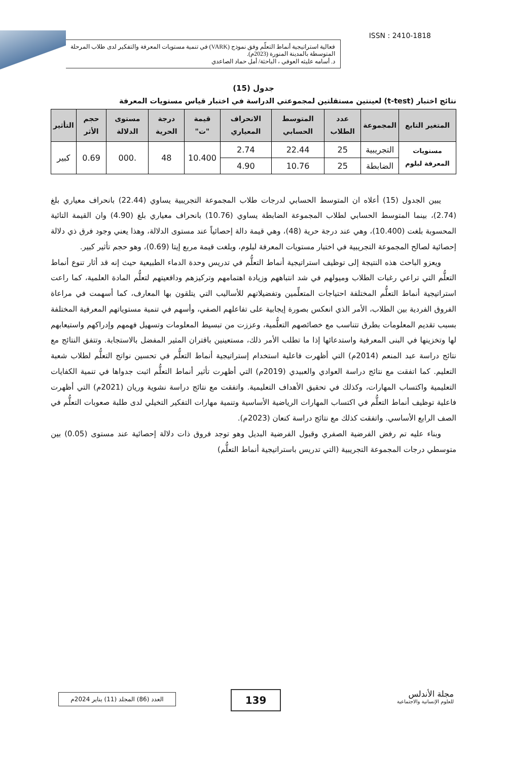فعالية استراتيجية أنماط التعلّم وفق نموذج (VARK) في تنمية مستويات المعرفة والتفكير لدى طلاب المرحلة المتوسطة بالمدينة المنورة (2023م).
د. أسامه عليثه العوفي ، الباحثة/ أمل حماد الصاعدي
ISSN : 2410-1818
جدول (15)
نتائج اختبار (t-test) لعينتين مستقلتين لمجموعتي الدراسة في اختبار قياس مستويات المعرفة
| المتغير التابع | المجموعة | عدد الطلاب | المتوسط الحسابي | الانحراف المعياري | قيمة "ت" | درجة الحرية | مستوى الدلالة | حجم الأثر | التأثير |
| --- | --- | --- | --- | --- | --- | --- | --- | --- | --- |
| مستويات المعرفة لبلوم | التجريبية | 25 | 22.44 | 2.74 | 10.400 | 48 | .000 | 0.69 | كبير |
| | الضابطة | 25 | 10.76 | 4.90 | | | | | |
يبين الجدول (15) أعلاه ان المتوسط الحسابي لدرجات طلاب المجموعة التجريبية يساوي (22.44) بانحراف معياري بلغ (2.74)، بينما المتوسط الحسابي لطلاب المجموعة الضابطة يساوي (10.76) بانحراف معياري بلغ (4.90) وان القيمة التائية المحسوبة بلغت (10.400)، وهي عند درجة حرية (48)، وهي قيمة دالة إحصائياً عند مستوى الدلالة، وهذا يعني وجود فرق ذي دلالة إحصائية لصالح المجموعة التجريبية في اختبار مستويات المعرفة لبلوم، وبلغت قيمة مربع إيتا (0.69)، وهو حجم تأثير كبير.
ويعزو الباحث هذه النتيجة إلى توظيف استراتيجية أنماط التعلُّم في تدريس وحدة الدماء الطبيعية حيث إنه قد أثار تنوع أنماط التعلُّم التي تراعي رغبات الطلاب وميولهم في شد انتباههم وزيادة اهتمامهم وتركيزهم ودافعيتهم لتعلُّم المادة العلمية، كما راعت استراتيجية أنماط التعلُّم المختلفة احتياجات المتعلِّمين وتفضيلاتهم للأساليب التي يتلقون بها المعارف، كما أسهمت في مراعاة الفروق الفردية بين الطلاب، الأمر الذي انعكس بصورة إيجابية على تفاعلهم الصفي، وأسهم في تنمية مستوياتهم المعرفية المختلفة بسبب تقديم المعلومات بطرق تتناسب مع خصائصهم التعلُّمية، وعززت من تبسيط المعلومات وتسهيل فهمهم وإدراكهم واستيعابهم لها وتخزينها في البنى المعرفية واستدعائها إذا ما تطلب الأمر ذلك، مستعينين باقتران المثير المفضل بالاستجابة. وتتفق النتائج مع نتائج دراسة عبد المنعم (2014م) التي أظهرت فاعلية استخدام إستراتيجية أنماط التعلُّم في تحسين نواتج التعلُّم لطلاب شعبة التعليم. كما اتفقت مع نتائج دراسة العوادي والعبيدي (2019م) التي أظهرت تأثير أنماط التعلُّم اثبت جدواها في تنمية الكفايات التعليمية واكتساب المهارات، وكذلك في تحقيق الأهداف التعليمية. واتفقت مع نتائج دراسة نشوية وريان (2021م) التي أظهرت فاعلية توظيف أنماط التعلُّم في اكتساب المهارات الرياضية الأساسية وتنمية مهارات التفكير التخيلي لدى طلبة صعوبات التعلُّم في الصف الرابع الأساسي. واتفقت كذلك مع نتائج دراسة كنعان (2023م).
وبناء عليه تم رفض الفرضية الصفري وقبول الفرضية البديل وهو توجد فروق ذات دلالة إحصائية عند مستوى (0.05) بين متوسطي درجات المجموعة التجريبية (التي تدريس باستراتيجية أنماط التعلُّم)
العدد (86) المجلد (11) يناير 2024م
139
مجلة الأندلس
للعلوم الإنسانية والاجتماعية